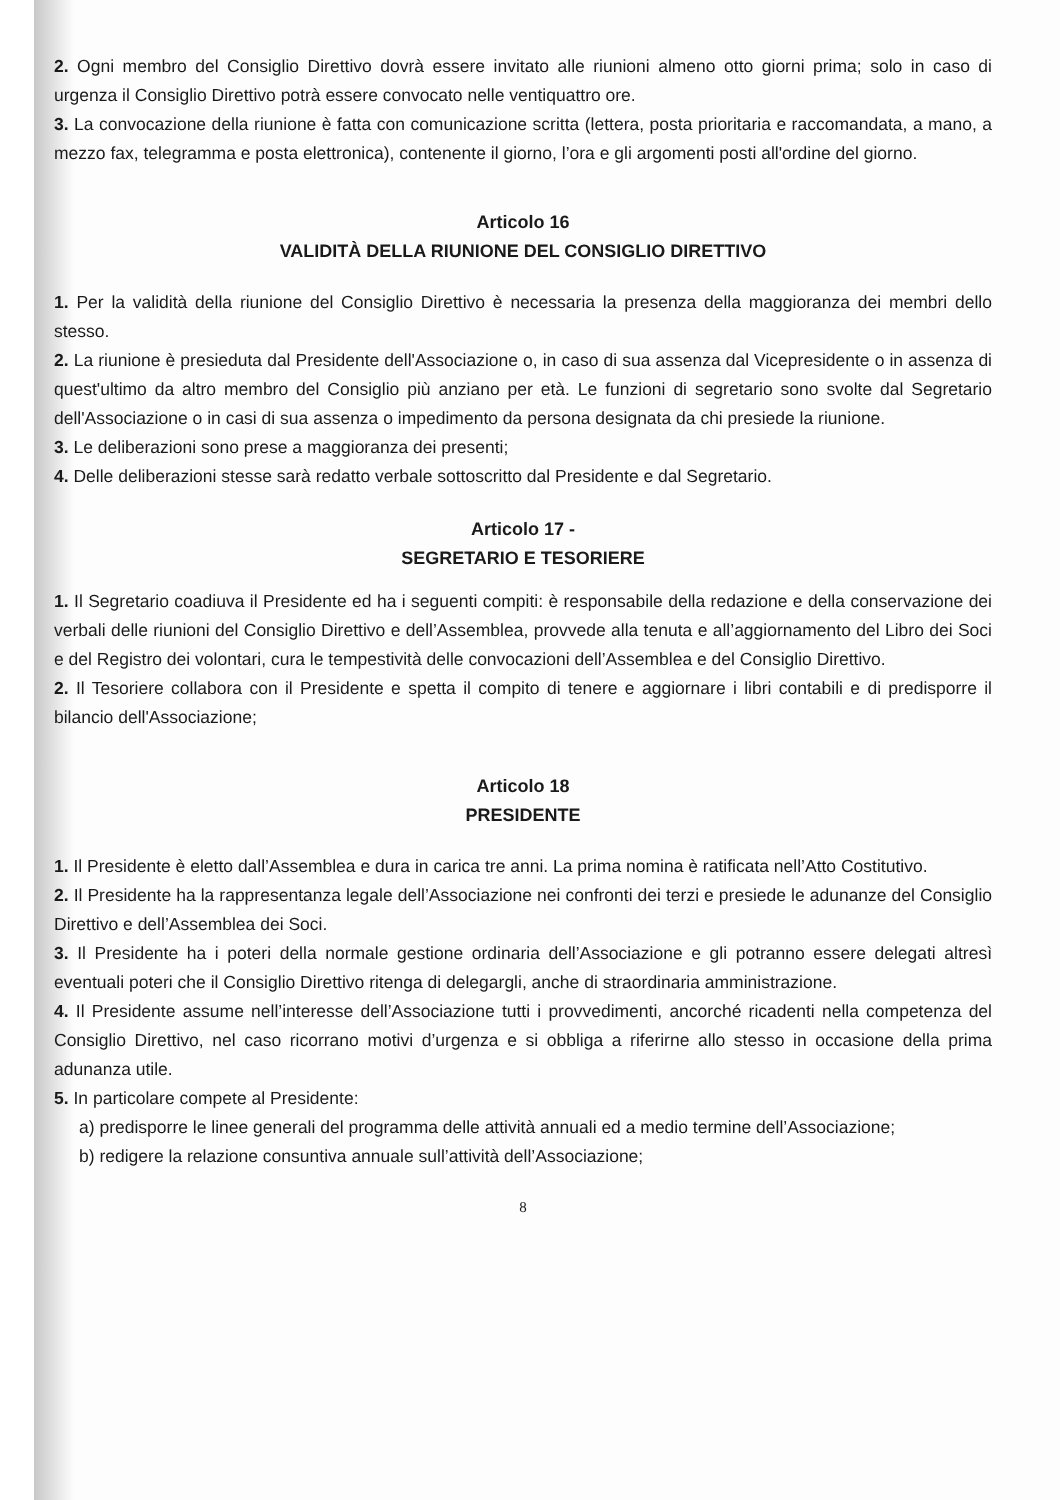2. Ogni membro del Consiglio Direttivo dovrà essere invitato alle riunioni almeno otto giorni prima; solo in caso di urgenza il Consiglio Direttivo potrà essere convocato nelle ventiquattro ore.
3. La convocazione della riunione è fatta con comunicazione scritta (lettera, posta prioritaria e raccomandata, a mano, a mezzo fax, telegramma e posta elettronica), contenente il giorno, l’ora e gli argomenti posti all'ordine del giorno.
Articolo 16
VALIDITÀ DELLA RIUNIONE DEL CONSIGLIO DIRETTIVO
1. Per la validità della riunione del Consiglio Direttivo è necessaria la presenza della maggioranza dei membri dello stesso.
2. La riunione è presieduta dal Presidente dell'Associazione o, in caso di sua assenza dal Vicepresidente o in assenza di quest'ultimo da altro membro del Consiglio più anziano per età. Le funzioni di segretario sono svolte dal Segretario dell'Associazione o in casi di sua assenza o impedimento da persona designata da chi presiede la riunione.
3. Le deliberazioni sono prese a maggioranza dei presenti;
4. Delle deliberazioni stesse sarà redatto verbale sottoscritto dal Presidente e dal Segretario.
Articolo 17 -
SEGRETARIO E TESORIERE
1. Il Segretario coadiuva il Presidente ed ha i seguenti compiti: è responsabile della redazione e della conservazione dei verbali delle riunioni del Consiglio Direttivo e dell’Assemblea, provvede alla tenuta e all’aggiornamento del Libro dei Soci e del Registro dei volontari, cura le tempestività delle convocazioni dell’Assemblea e del Consiglio Direttivo.
2. Il Tesoriere collabora con il Presidente e spetta il compito di tenere e aggiornare i libri contabili e di predisporre il bilancio dell'Associazione;
Articolo 18
PRESIDENTE
1. Il Presidente è eletto dall’Assemblea e dura in carica tre anni. La prima nomina è ratificata nell’Atto Costitutivo.
2. Il Presidente ha la rappresentanza legale dell’Associazione nei confronti dei terzi e presiede le adunanze del Consiglio Direttivo e dell’Assemblea dei Soci.
3. Il Presidente ha i poteri della normale gestione ordinaria dell’Associazione e gli potranno essere delegati altresì eventuali poteri che il Consiglio Direttivo ritenga di delegargli, anche di straordinaria amministrazione.
4. Il Presidente assume nell’interesse dell’Associazione tutti i provvedimenti, ancorché ricadenti nella competenza del Consiglio Direttivo, nel caso ricorrano motivi d’urgenza e si obbliga a riferirne allo stesso in occasione della prima adunanza utile.
5. In particolare compete al Presidente:
a) predisporre le linee generali del programma delle attività annuali ed a medio termine dell’Associazione;
b) redigere la relazione consuntiva annuale sull’attività dell’Associazione;
8